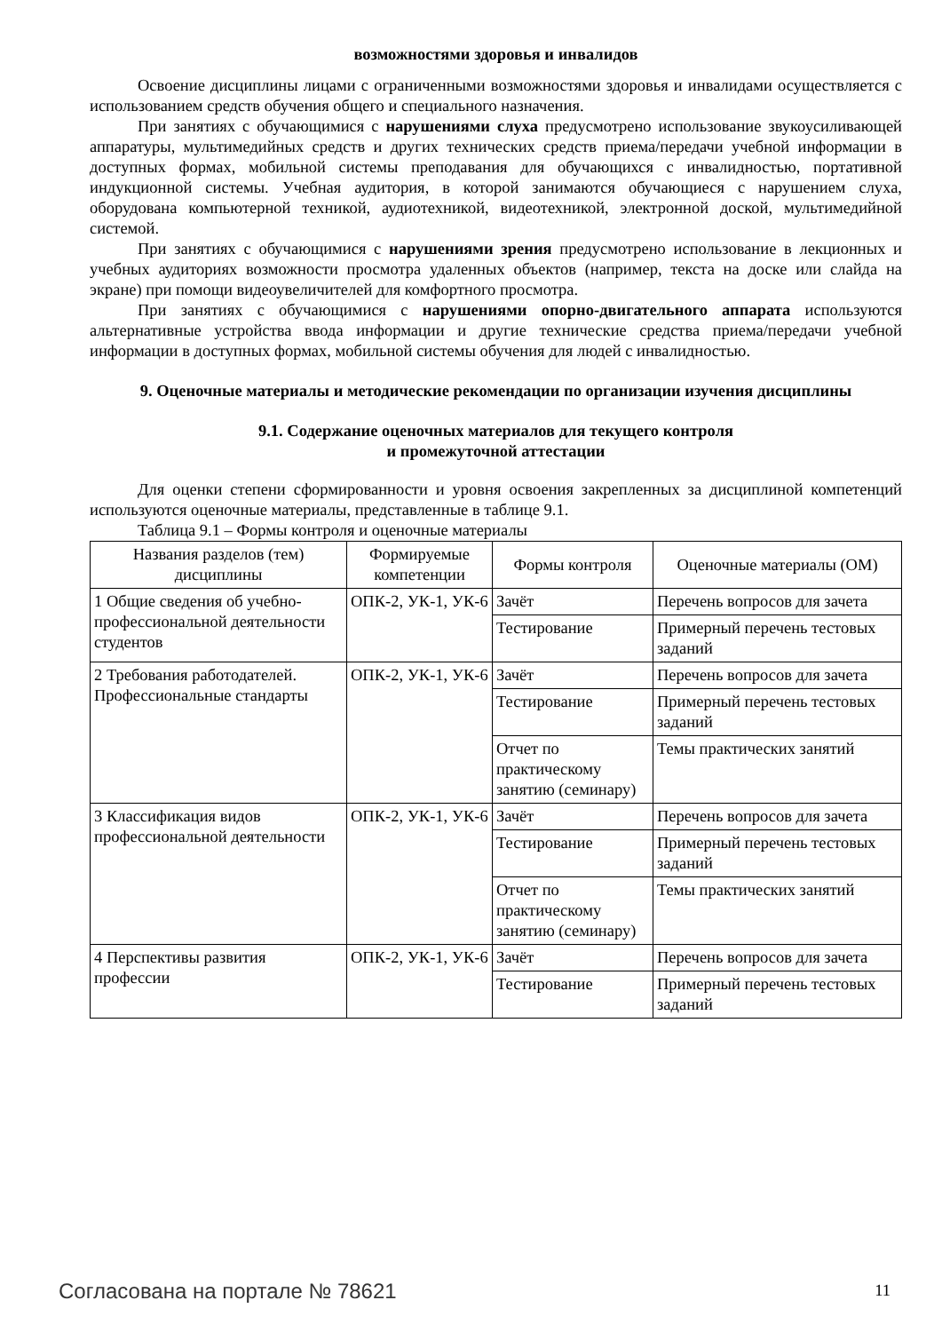возможностями здоровья и инвалидов
Освоение дисциплины лицами с ограниченными возможностями здоровья и инвалидами осуществляется с использованием средств обучения общего и специального назначения.
При занятиях с обучающимися с нарушениями слуха предусмотрено использование звукоусиливающей аппаратуры, мультимедийных средств и других технических средств приема/передачи учебной информации в доступных формах, мобильной системы преподавания для обучающихся с инвалидностью, портативной индукционной системы. Учебная аудитория, в которой занимаются обучающиеся с нарушением слуха, оборудована компьютерной техникой, аудиотехникой, видеотехникой, электронной доской, мультимедийной системой.
При занятиях с обучающимися с нарушениями зрения предусмотрено использование в лекционных и учебных аудиториях возможности просмотра удаленных объектов (например, текста на доске или слайда на экране) при помощи видеоувеличителей для комфортного просмотра.
При занятиях с обучающимися с нарушениями опорно-двигательного аппарата используются альтернативные устройства ввода информации и другие технические средства приема/передачи учебной информации в доступных формах, мобильной системы обучения для людей с инвалидностью.
9. Оценочные материалы и методические рекомендации по организации изучения дисциплины
9.1. Содержание оценочных материалов для текущего контроля
и промежуточной аттестации
Для оценки степени сформированности и уровня освоения закрепленных за дисциплиной компетенций используются оценочные материалы, представленные в таблице 9.1.
Таблица 9.1 – Формы контроля и оценочные материалы
| Названия разделов (тем) дисциплины | Формируемые компетенции | Формы контроля | Оценочные материалы (ОМ) |
| --- | --- | --- | --- |
| 1 Общие сведения об учебно-профессиональной деятельности студентов | ОПК-2, УК-1, УК-6 | Зачёт | Перечень вопросов для зачета |
| | | Тестирование | Примерный перечень тестовых заданий |
| 2 Требования работодателей. Профессиональные стандарты | ОПК-2, УК-1, УК-6 | Зачёт | Перечень вопросов для зачета |
| | | Тестирование | Примерный перечень тестовых заданий |
| | | Отчет по практическому занятию (семинару) | Темы практических занятий |
| 3 Классификация видов профессиональной деятельности | ОПК-2, УК-1, УК-6 | Зачёт | Перечень вопросов для зачета |
| | | Тестирование | Примерный перечень тестовых заданий |
| | | Отчет по практическому занятию (семинару) | Темы практических занятий |
| 4 Перспективы развития профессии | ОПК-2, УК-1, УК-6 | Зачёт | Перечень вопросов для зачета |
| | | Тестирование | Примерный перечень тестовых заданий |
Согласована на портале № 78621 11